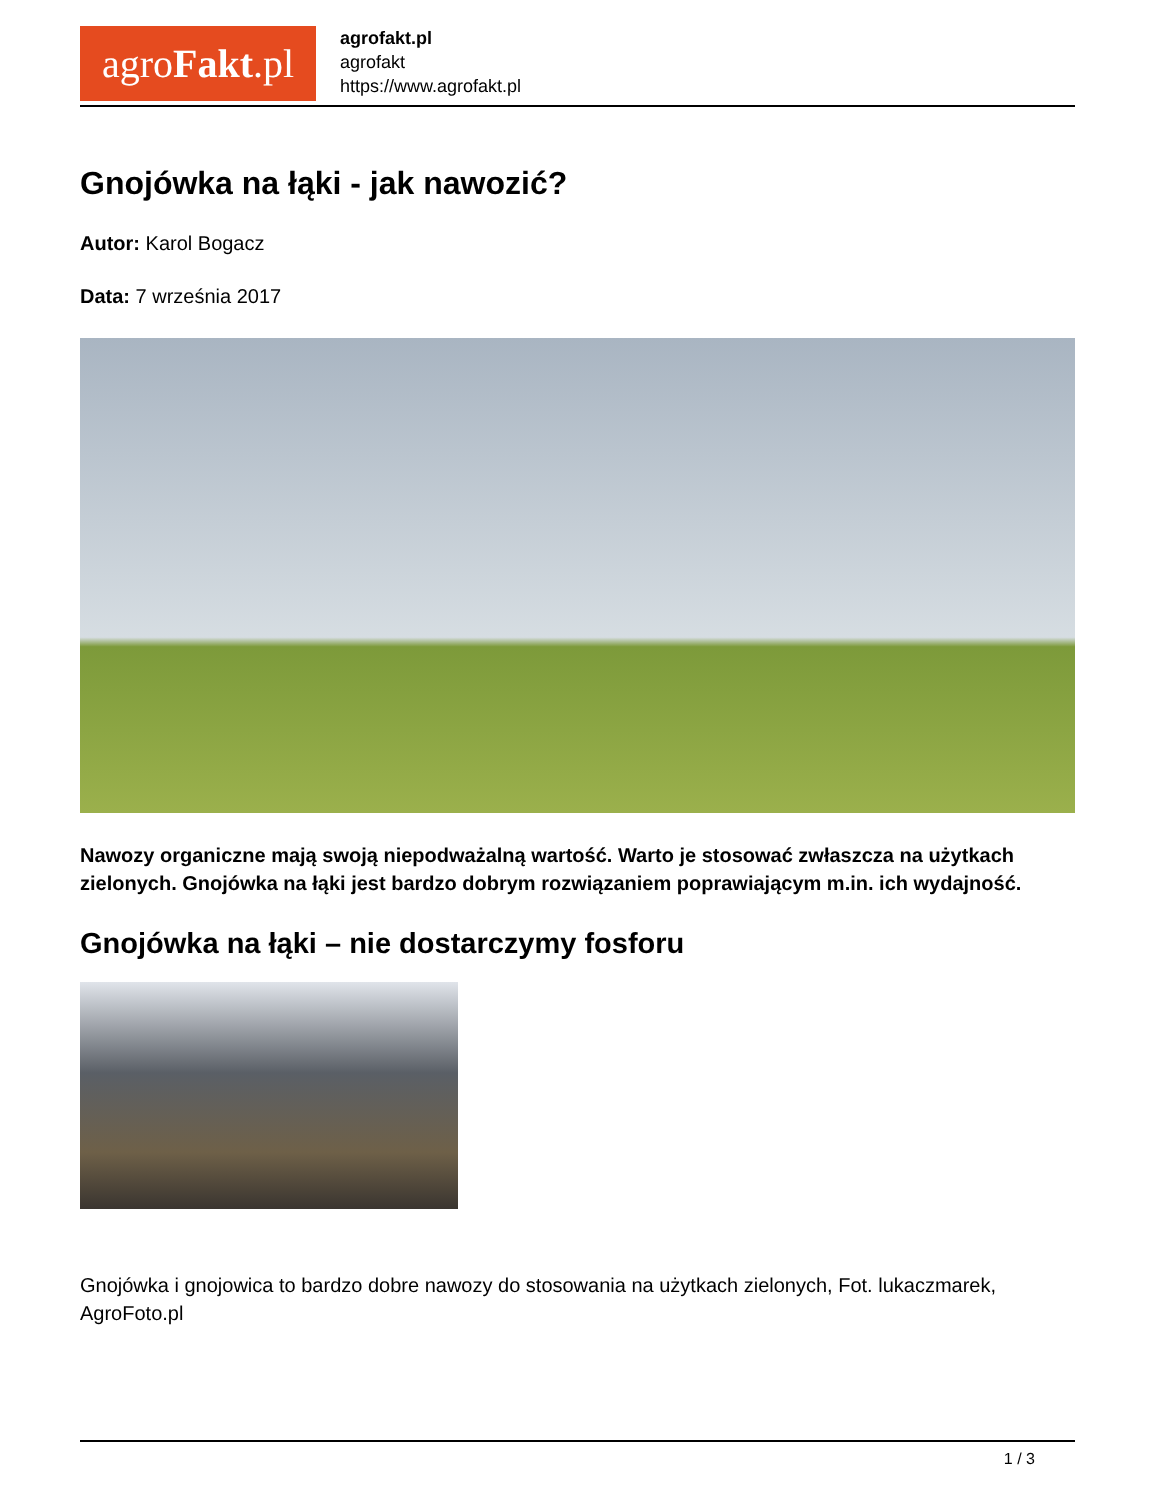agro Fakt.pl
agrofakt.pl
agrofakt
https://www.agrofakt.pl
Gnojówka na łąki - jak nawozić?
Autor: Karol Bogacz
Data: 7 września 2017
Nawozy organiczne mają swoją niepodważalną wartość. Warto je stosować zwłaszcza na użytkach zielonych. Gnojówka na łąki jest bardzo dobrym rozwiązaniem poprawiającym m.in. ich wydajność.
Gnojówka na łąki – nie dostarczymy fosforu
Gnojówka i gnojowica to bardzo dobre nawozy do stosowania na użytkach zielonych, Fot. lukaczmarek, AgroFoto.pl
1 / 3